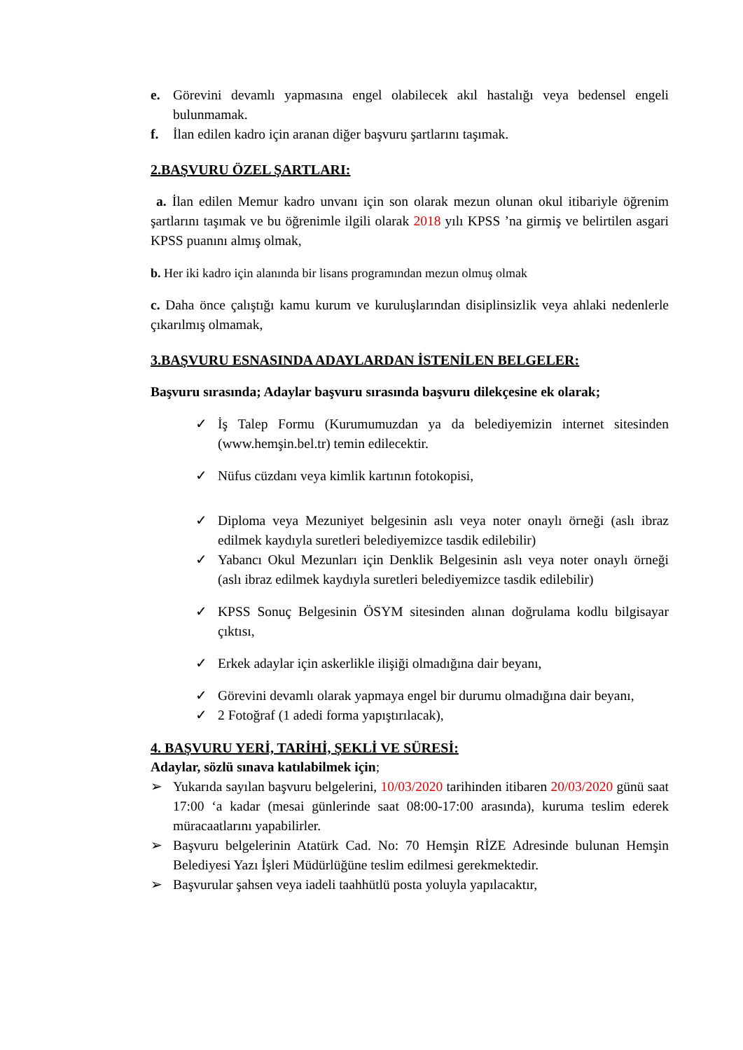e. Görevini devamlı yapmasına engel olabilecek akıl hastalığı veya bedensel engeli bulunmamak.
f. İlan edilen kadro için aranan diğer başvuru şartlarını taşımak.
2.BAŞVURU ÖZEL ŞARTLARI:
a. İlan edilen Memur kadro unvanı için son olarak mezun olunan okul itibariyle öğrenim şartlarını taşımak ve bu öğrenimle ilgili olarak 2018 yılı KPSS ’na girmiş ve belirtilen asgari KPSS puanını almış olmak,
b. Her iki kadro için alanında bir lisans programından mezun olmuş olmak
c. Daha önce çalıştığı kamu kurum ve kuruluşlarından disiplinsizlik veya ahlaki nedenlerle çıkarılmış olmamak,
3.BAŞVURU ESNASINDA ADAYLARDAN İSTENİLEN BELGELER:
Başvuru sırasında; Adaylar başvuru sırasında başvuru dilekçesine ek olarak;
✓ İş Talep Formu (Kurumumuzdan ya da belediyemizin internet sitesinden (www.hemşin.bel.tr) temin edilecektir.
✓ Nüfus cüzdanı veya kimlik kartının fotokopisi,
✓ Diploma veya Mezuniyet belgesinin aslı veya noter onaylı örneği (aslı ibraz edilmek kaydıyla suretleri belediyemizce tasdik edilebilir)
✓ Yabancı Okul Mezunları için Denklik Belgesinin aslı veya noter onaylı örneği (aslı ibraz edilmek kaydıyla suretleri belediyemizce tasdik edilebilir)
✓ KPSS Sonuç Belgesinin ÖSYM sitesinden alınan doğrulama kodlu bilgisayar çıktısı,
✓ Erkek adaylar için askerlikle ilişiği olmadığına dair beyanı,
✓ Görevini devamlı olarak yapmaya engel bir durumu olmadığına dair beyanı,
✓ 2 Fotoğraf (1 adedi forma yapıştırılacak),
4. BAŞVURU YERİ, TARİHİ, ŞEKLİ VE SÜRESİ:
Adaylar, sözlü sınava katılabilmek için;
➢ Yukarıda sayılan başvuru belgelerini, 10/03/2020 tarihinden itibaren 20/03/2020 günü saat 17:00 ‘a kadar (mesai günlerinde saat 08:00-17:00 arasında), kuruma teslim ederek müracaatlarını yapabilirler.
➢ Başvuru belgelerinin Atatürk Cad. No: 70 Hemşin RİZE Adresinde bulunan Hemşin Belediyesi Yazı İşleri Müdürlüğüne teslim edilmesi gerekmektedir.
➢ Başvurular şahsen veya iadeli taahhütlü posta yoluyla yapılacaktır,